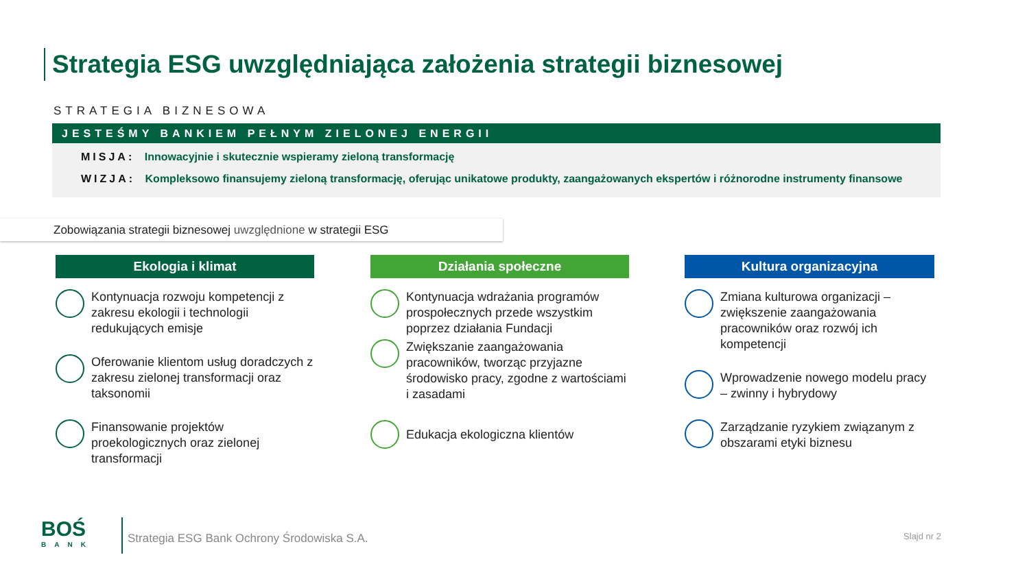Strategia ESG uwzględniająca założenia strategii biznesowej
STRATEGIA BIZNESOWA
JESTEŚMY BANKIEM PEŁNYM ZIELONEJ ENERGII
MISJA: Innowacyjnie i skutecznie wspieramy zieloną transformację
WIZJA: Kompleksowo finansujemy zieloną transformację, oferując unikatowe produkty, zaangażowanych ekspertów i różnorodne instrumenty finansowe
Zobowiązania strategii biznesowej uwzględnione w strategii ESG
Ekologia i klimat
Kontynuacja rozwoju kompetencji z zakresu ekologii i technologii redukujących emisje
Oferowanie klientom usług doradczych z zakresu zielonej transformacji oraz taksonomii
Finansowanie projektów proekologicznych oraz zielonej transformacji
Działania społeczne
Kontynuacja wdrażania programów prospołecznych przede wszystkim poprzez działania Fundacji
Zwiększanie zaangażowania pracowników, tworząc przyjazne środowisko pracy, zgodne z wartościami i zasadami
Edukacja ekologiczna klientów
Kultura organizacyjna
Zmiana kulturowa organizacji – zwiększenie zaangażowania pracowników oraz rozwój ich kompetencji
Wprowadzenie nowego modelu pracy – zwinny i hybrydowy
Zarządzanie ryzykiem związanym z obszarami etyki biznesu
BOŚ
BANK
Strategia ESG Bank Ochrony Środowiska S.A.
Slajd nr 2